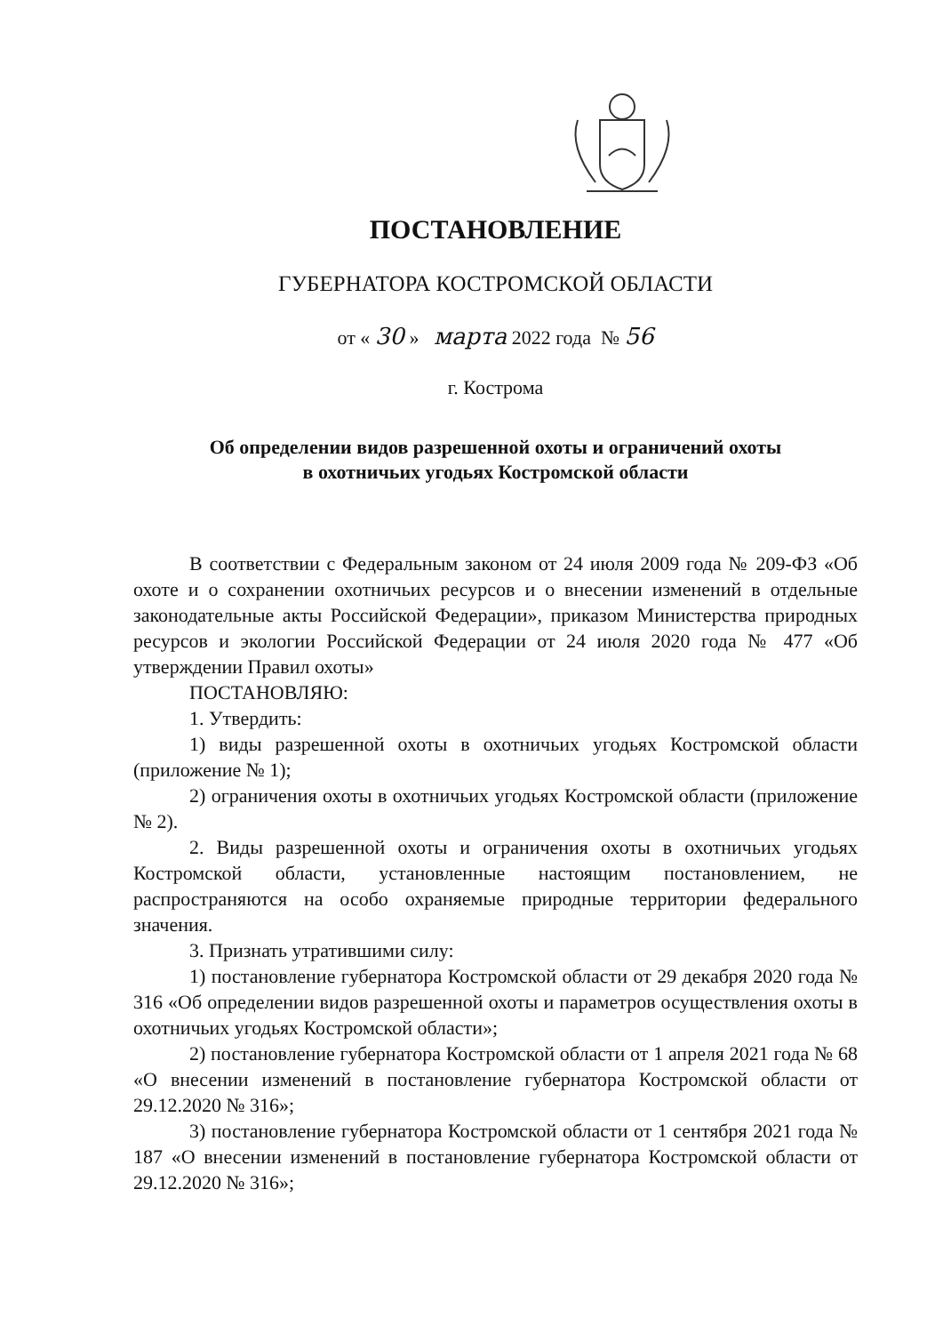ПОСТАНОВЛЕНИЕ
ГУБЕРНАТОРА КОСТРОМСКОЙ ОБЛАСТИ
от « 30 » марта 2022 года № 56
г. Кострома
Об определении видов разрешенной охоты и ограничений охоты
в охотничьих угодьях Костромской области
В соответствии с Федеральным законом от 24 июля 2009 года № 209-ФЗ «Об охоте и о сохранении охотничьих ресурсов и о внесении изменений в отдельные законодательные акты Российской Федерации», приказом Министерства природных ресурсов и экологии Российской Федерации от 24 июля 2020 года № 477 «Об утверждении Правил охоты»
ПОСТАНОВЛЯЮ:
1. Утвердить:
1) виды разрешенной охоты в охотничьих угодьях Костромской области (приложение № 1);
2) ограничения охоты в охотничьих угодьях Костромской области (приложение № 2).
2. Виды разрешенной охоты и ограничения охоты в охотничьих угодьях Костромской области, установленные настоящим постановлением, не распространяются на особо охраняемые природные территории федерального значения.
3. Признать утратившими силу:
1) постановление губернатора Костромской области от 29 декабря 2020 года № 316 «Об определении видов разрешенной охоты и параметров осуществления охоты в охотничьих угодьях Костромской области»;
2) постановление губернатора Костромской области от 1 апреля 2021 года № 68 «О внесении изменений в постановление губернатора Костромской области от 29.12.2020 № 316»;
3) постановление губернатора Костромской области от 1 сентября 2021 года № 187 «О внесении изменений в постановление губернатора Костромской области от 29.12.2020 № 316»;